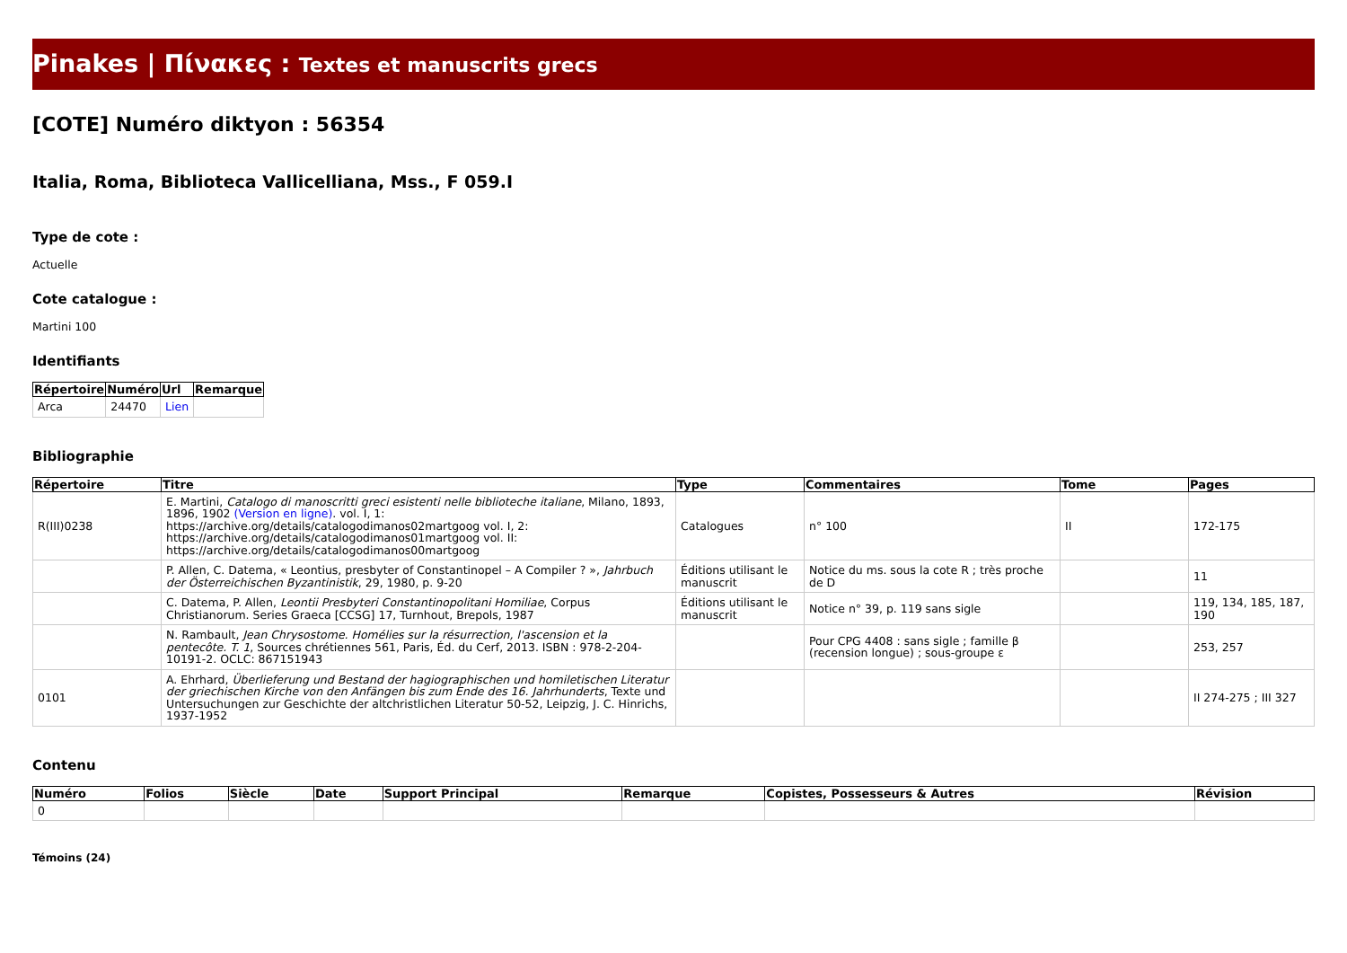Pinakes | Πίνακες : Textes et manuscrits grecs
[COTE] Numéro diktyon : 56354
Italia, Roma, Biblioteca Vallicelliana, Mss., F 059.I
Type de cote :
Actuelle
Cote catalogue :
Martini 100
Identifiants
| Répertoire | Numéro | Url | Remarque |
| --- | --- | --- | --- |
| Arca | 24470 | Lien | |
Bibliographie
| Répertoire | Titre | Type | Commentaires | Tome | Pages |
| --- | --- | --- | --- | --- | --- |
| R(III)0238 | E. Martini, Catalogo di manoscritti greci esistenti nelle biblioteche italiane , Milano, 1893, 1896, 1902 (Version en ligne) . vol. I, 1: https://archive.org/details/catalogodimanos02martgoog vol. I, 2: https://archive.org/details/catalogodimanos01martgoog vol. II: https://archive.org/details/catalogodimanos00martgoog | Catalogues | n° 100 | II | 172-175 |
| | P. Allen, C. Datema, « Leontius, presbyter of Constantinopel – A Compiler ? », Jahrbuch der Österreichischen Byzantinistik , 29, 1980, p. 9-20 | Éditions utilisant le manuscrit | Notice du ms. sous la cote R ; très proche de D | | 11 |
| | C. Datema, P. Allen, Leontii Presbyteri Constantinopolitani Homiliae , Corpus Christianorum. Series Graeca [CCSG] 17, Turnhout, Brepols, 1987 | Éditions utilisant le manuscrit | Notice n° 39, p. 119 sans sigle | | 119, 134, 185, 187, 190 |
| | N. Rambault, Jean Chrysostome. Homélies sur la résurrection, l'ascension et la pentecôte. T. 1 , Sources chrétiennes 561, Paris, Éd. du Cerf, 2013. ISBN : 978-2-204-10191-2. OCLC: 867151943 | | Pour CPG 4408 : sans sigle ; famille β (recension longue) ; sous-groupe ε | | 253, 257 |
| 0101 | A. Ehrhard, Überlieferung und Bestand der hagiographischen und homiletischen Literatur der griechischen Kirche von den Anfängen bis zum Ende des 16. Jahrhunderts , Texte und Untersuchungen zur Geschichte der altchristlichen Literatur 50-52, Leipzig, J. C. Hinrichs, 1937-1952 | | | | II 274-275 ; III 327 |
Contenu
| Numéro | Folios | Siècle | Date | Support Principal | Remarque | Copistes, Possesseurs & Autres | Révision |
| --- | --- | --- | --- | --- | --- | --- | --- |
| 0 | | | | | | | |
Témoins (24)